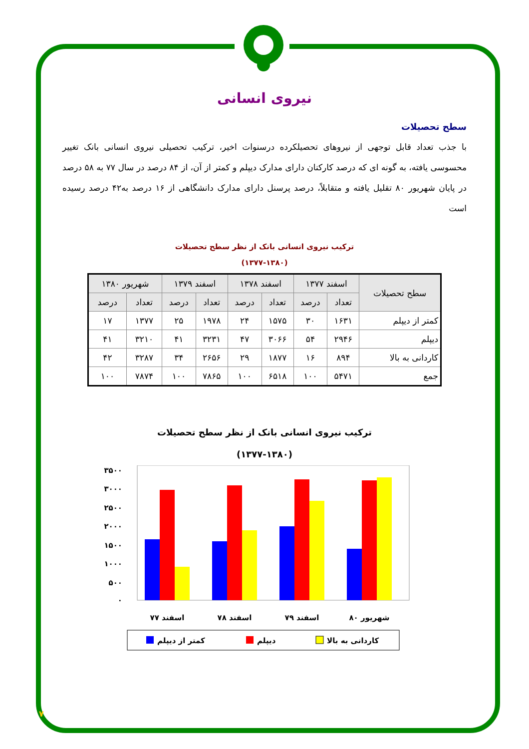نیروی انسانی
سطح تحصیلات
با جذب تعداد قابل توجهی از نیروهای تحصیلکرده درسنوات اخیر، ترکیب تحصیلی نیروی انسانی بانک تغییر محسوسی یافته، به گونه ای که درصد کارکنان دارای مدارک دیپلم و کمتر از آن، از ۸۴ درصد در سال ۷۷ به ۵۸ درصد در پایان شهریور ۸۰ تقلیل یافته و متقابلاً، درصد پرسنل دارای مدارک دانشگاهی از ۱۶ درصد به۴۲ درصد رسیده است
ترکیب نیروی انسانی بانک از نظر سطح تحصیلات
(۱۳۷۷-۱۳۸۰)
| سطح تحصیلات | اسفند ۱۳۷۷ | | اسفند ۱۳۷۸ | | اسفند ۱۳۷۹ | | شهریور ۱۳۸۰ | |
| --- | --- | --- | --- | --- | --- | --- | --- | --- |
| | تعداد | درصد | تعداد | درصد | تعداد | درصد | تعداد | درصد |
| کمتر از دیپلم | ۱۶۳۱ | ۳۰ | ۱۵۷۵ | ۲۴ | ۱۹۷۸ | ۲۵ | ۱۳۷۷ | ۱۷ |
| دیپلم | ۲۹۴۶ | ۵۴ | ۳۰۶۶ | ۴۷ | ۳۲۳۱ | ۴۱ | ۳۲۱۰ | ۴۱ |
| کاردانی به بالا | ۸۹۴ | ۱۶ | ۱۸۷۷ | ۲۹ | ۲۶۵۶ | ۳۴ | ۳۲۸۷ | ۴۲ |
| جمع | ۵۴۷۱ | ۱۰۰ | ۶۵۱۸ | ۱۰۰ | ۷۸۶۵ | ۱۰۰ | ۷۸۷۴ | ۱۰۰ |
ترکیب نیروی انسانی بانک از نظر سطح تحصیلات
(۱۳۷۷-۱۳۸۰)
۳۵۰۰
۳۰۰۰
۲۵۰۰
۲۰۰۰
۱۵۰۰
۱۰۰۰
۵۰۰
۰
اسفند ۷۷
اسفند ۷۸
اسفند ۷۹
شهریور ۸۰
کمتر از دیپلم
دیپلم
کاردانی به بالا
۷